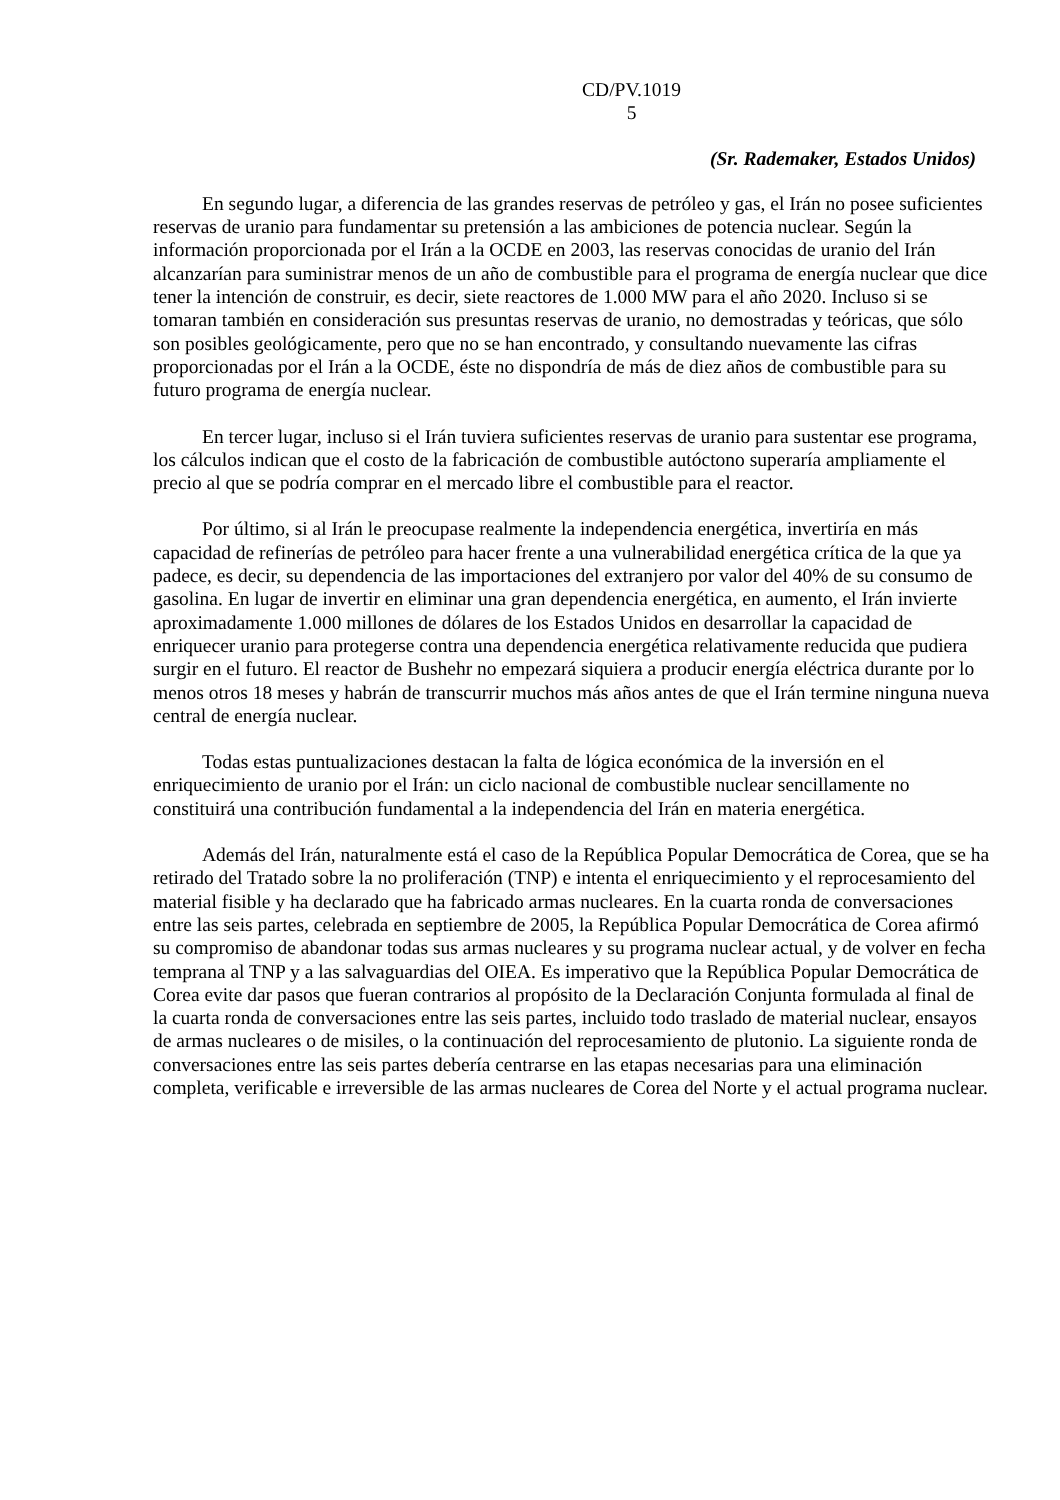CD/PV.1019
5
(Sr. Rademaker, Estados Unidos)
En segundo lugar, a diferencia de las grandes reservas de petróleo y gas, el Irán no posee suficientes reservas de uranio para fundamentar su pretensión a las ambiciones de potencia nuclear. Según la información proporcionada por el Irán a la OCDE en 2003, las reservas conocidas de uranio del Irán alcanzarían para suministrar menos de un año de combustible para el programa de energía nuclear que dice tener la intención de construir, es decir, siete reactores de 1.000 MW para el año 2020. Incluso si se tomaran también en consideración sus presuntas reservas de uranio, no demostradas y teóricas, que sólo son posibles geológicamente, pero que no se han encontrado, y consultando nuevamente las cifras proporcionadas por el Irán a la OCDE, éste no dispondría de más de diez años de combustible para su futuro programa de energía nuclear.
En tercer lugar, incluso si el Irán tuviera suficientes reservas de uranio para sustentar ese programa, los cálculos indican que el costo de la fabricación de combustible autóctono superaría ampliamente el precio al que se podría comprar en el mercado libre el combustible para el reactor.
Por último, si al Irán le preocupase realmente la independencia energética, invertiría en más capacidad de refinerías de petróleo para hacer frente a una vulnerabilidad energética crítica de la que ya padece, es decir, su dependencia de las importaciones del extranjero por valor del 40% de su consumo de gasolina. En lugar de invertir en eliminar una gran dependencia energética, en aumento, el Irán invierte aproximadamente 1.000 millones de dólares de los Estados Unidos en desarrollar la capacidad de enriquecer uranio para protegerse contra una dependencia energética relativamente reducida que pudiera surgir en el futuro. El reactor de Bushehr no empezará siquiera a producir energía eléctrica durante por lo menos otros 18 meses y habrán de transcurrir muchos más años antes de que el Irán termine ninguna nueva central de energía nuclear.
Todas estas puntualizaciones destacan la falta de lógica económica de la inversión en el enriquecimiento de uranio por el Irán: un ciclo nacional de combustible nuclear sencillamente no constituirá una contribución fundamental a la independencia del Irán en materia energética.
Además del Irán, naturalmente está el caso de la República Popular Democrática de Corea, que se ha retirado del Tratado sobre la no proliferación (TNP) e intenta el enriquecimiento y el reprocesamiento del material fisible y ha declarado que ha fabricado armas nucleares. En la cuarta ronda de conversaciones entre las seis partes, celebrada en septiembre de 2005, la República Popular Democrática de Corea afirmó su compromiso de abandonar todas sus armas nucleares y su programa nuclear actual, y de volver en fecha temprana al TNP y a las salvaguardias del OIEA. Es imperativo que la República Popular Democrática de Corea evite dar pasos que fueran contrarios al propósito de la Declaración Conjunta formulada al final de la cuarta ronda de conversaciones entre las seis partes, incluido todo traslado de material nuclear, ensayos de armas nucleares o de misiles, o la continuación del reprocesamiento de plutonio. La siguiente ronda de conversaciones entre las seis partes debería centrarse en las etapas necesarias para una eliminación completa, verificable e irreversible de las armas nucleares de Corea del Norte y el actual programa nuclear.